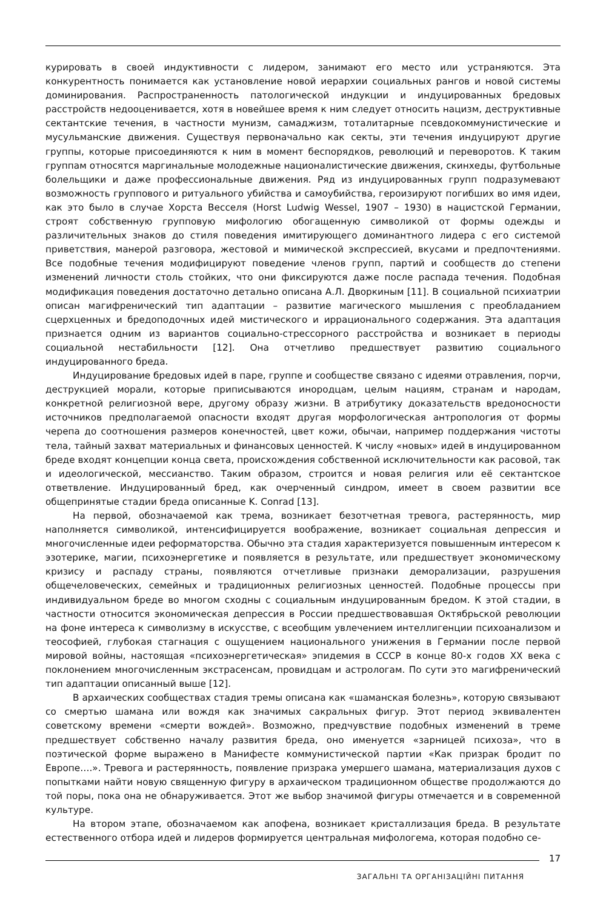курировать в своей индуктивности с лидером, занимают его место или устраняются. Эта конкурентность понимается как установление новой иерархии социальных рангов и новой системы доминирования. Распространенность патологической индукции и индуцированных бредовых расстройств недооценивается, хотя в новейшее время к ним следует относить нацизм, деструктивные сектантские течения, в частности мунизм, самаджизм, тоталитарные псевдокоммунистические и мусульманские движения. Существуя первоначально как секты, эти течения индуцируют другие группы, которые присоединяются к ним в момент беспорядков, революций и переворотов. К таким группам относятся маргинальные молодежные националистические движения, скинхеды, футбольные болельщики и даже профессиональные движения. Ряд из индуцированных групп подразумевают возможность группового и ритуального убийства и самоубийства, героизируют погибших во имя идеи, как это было в случае Хорста Весселя (Horst Ludwig Wessel, 1907 – 1930) в нацистской Германии, строят собственную групповую мифологию обогащенную символикой от формы одежды и различительных знаков до стиля поведения имитирующего доминантного лидера с его системой приветствия, манерой разговора, жестовой и мимической экспрессией, вкусами и предпочтениями. Все подобные течения модифицируют поведение членов групп, партий и сообществ до степени изменений личности столь стойких, что они фиксируются даже после распада течения. Подобная модификация поведения достаточно детально описана А.Л. Дворкиным [11]. В социальной психиатрии описан магифренический тип адаптации – развитие магического мышления с преобладанием сцерхценных и бредоподочных идей мистического и иррационального содержания. Эта адаптация признается одним из вариантов социально-стрессорного расстройства и возникает в периоды социальной нестабильности [12]. Она отчетливо предшествует развитию социального индуцированного бреда.
Индуцирование бредовых идей в паре, группе и сообществе связано с идеями отравления, порчи, деструкцией морали, которые приписываются инородцам, целым нациям, странам и народам, конкретной религиозной вере, другому образу жизни. В атрибутику доказательств вредоносности источников предполагаемой опасности входят другая морфологическая антропология от формы черепа до соотношения размеров конечностей, цвет кожи, обычаи, например поддержания чистоты тела, тайный захват материальных и финансовых ценностей. К числу «новых» идей в индуцированном бреде входят концепции конца света, происхождения собственной исключительности как расовой, так и идеологической, мессианство. Таким образом, строится и новая религия или её сектантское ответвление. Индуцированный бред, как очерченный синдром, имеет в своем развитии все общепринятые стадии бреда описанные K. Conrad [13].
На первой, обозначаемой как трема, возникает безотчетная тревога, растерянность, мир наполняется символикой, интенсифицируется воображение, возникает социальная депрессия и многочисленные идеи реформаторства. Обычно эта стадия характеризуется повышенным интересом к эзотерике, магии, психоэнергетике и появляется в результате, или предшествует экономическому кризису и распаду страны, появляются отчетливые признаки деморализации, разрушения общечеловеческих, семейных и традиционных религиозных ценностей. Подобные процессы при индивидуальном бреде во многом сходны с социальным индуцированным бредом. К этой стадии, в частности относится экономическая депрессия в России предшествовавшая Октябрьской революции на фоне интереса к символизму в искусстве, с всеобщим увлечением интеллигенции психоанализом и теософией, глубокая стагнация с ощущением национального унижения в Германии после первой мировой войны, настоящая «психоэнергетическая» эпидемия в СССР в конце 80-х годов XX века с поклонением многочисленным экстрасенсам, провидцам и астрологам. По сути это магифренический тип адаптации описанный выше [12].
В архаических сообществах стадия тремы описана как «шаманская болезнь», которую связывают со смертью шамана или вождя как значимых сакральных фигур. Этот период эквивалентен советскому времени «смерти вождей». Возможно, предчувствие подобных изменений в треме предшествует собственно началу развития бреда, оно именуется «зарницей психоза», что в поэтической форме выражено в Манифесте коммунистической партии «Как призрак бродит по Европе….». Тревога и растерянность, появление призрака умершего шамана, материализация духов с попытками найти новую священную фигуру в архаическом традиционном обществе продолжаются до той поры, пока она не обнаруживается. Этот же выбор значимой фигуры отмечается и в современной культуре.
На втором этапе, обозначаемом как апофена, возникает кристаллизация бреда. В результате естественного отбора идей и лидеров формируется центральная мифологема, которая подобно се-
17
ЗАГАЛЬНІ ТА ОРГАНІЗАЦІЙНІ ПИТАННЯ